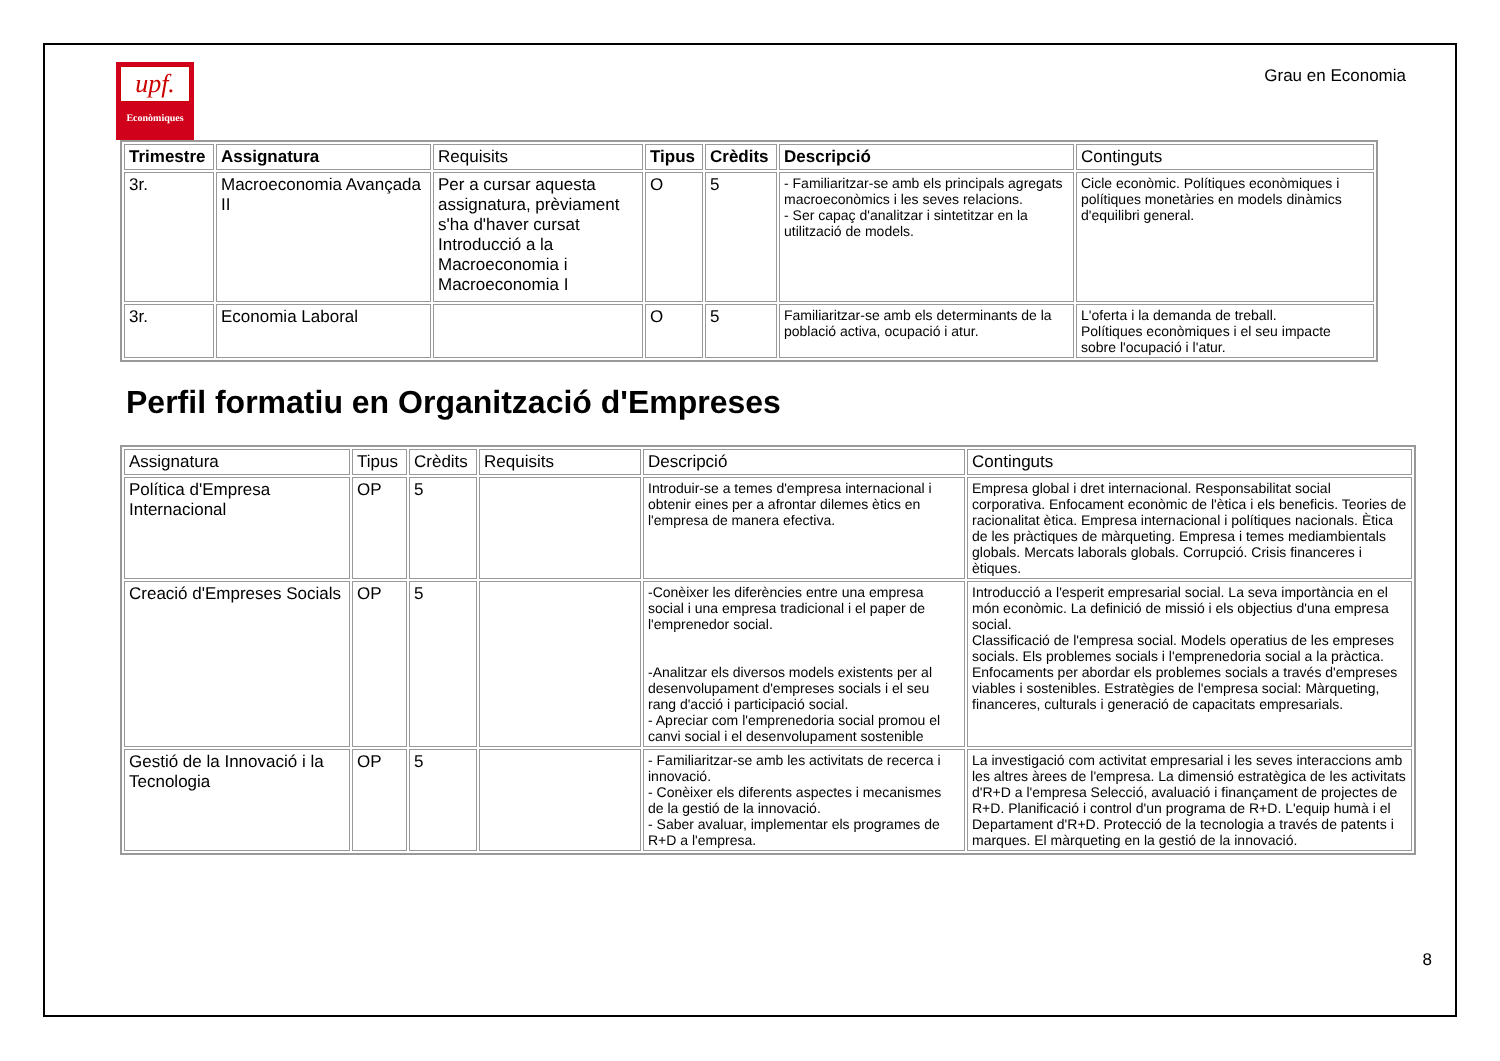upf.
Econòmiques
Grau en Economia
| Trimestre | Assignatura | Requisits | Tipus | Crèdits | Descripció | Continguts |
| --- | --- | --- | --- | --- | --- | --- |
| 3r. | Macroeconomia Avançada II | Per a cursar aquesta assignatura, prèviament s'ha d'haver cursat Introducció a la Macroeconomia i Macroeconomia I | O | 5 | - Familiaritzar-se amb els principals agregats macroeconòmics i les seves relacions. - Ser capaç d'analitzar i sintetitzar en la utilització de models. | Cicle econòmic. Polítiques econòmiques i polítiques monetàries en models dinàmics d'equilibri general. |
| 3r. | Economia Laboral | | O | 5 | Familiaritzar-se amb els determinants de la població activa, ocupació i atur. | L'oferta i la demanda de treball. Polítiques econòmiques i el seu impacte sobre l'ocupació i l'atur. |
Perfil formatiu en Organització d'Empreses
| Assignatura | Tipus | Crèdits | Requisits | Descripció | Continguts |
| --- | --- | --- | --- | --- | --- |
| Política d'Empresa Internacional | OP | 5 | | Introduir-se a temes d'empresa internacional i obtenir eines per a afrontar dilemes ètics en l'empresa de manera efectiva. | Empresa global i dret internacional. Responsabilitat social corporativa. Enfocament econòmic de l'ètica i els beneficis. Teories de racionalitat ètica. Empresa internacional i polítiques nacionals. Ètica de les pràctiques de màrqueting. Empresa i temes mediambientals globals. Mercats laborals globals. Corrupció. Crisis financeres i ètiques. |
| Creació d'Empreses Socials | OP | 5 | | -Conèixer les diferències entre una empresa social i una empresa tradicional i el paper de l'emprenedor social. -Analitzar els diversos models existents per al desenvolupament d'empreses socials i el seu rang d'acció i participació social. - Apreciar com l'emprenedoria social promou el canvi social i el desenvolupament sostenible | Introducció a l'esperit empresarial social. La seva importància en el món econòmic. La definició de missió i els objectius d'una empresa social. Classificació de l'empresa social. Models operatius de les empreses socials. Els problemes socials i l'emprenedoria social a la pràctica. Enfocaments per abordar els problemes socials a través d'empreses viables i sostenibles. Estratègies de l'empresa social: Màrqueting, financeres, culturals i generació de capacitats empresarials. |
| Gestió de la Innovació i la Tecnologia | OP | 5 | | - Familiaritzar-se amb les activitats de recerca i innovació. - Conèixer els diferents aspectes i mecanismes de la gestió de la innovació. - Saber avaluar, implementar els programes de R+D a l'empresa. | La investigació com activitat empresarial i les seves interaccions amb les altres àrees de l'empresa. La dimensió estratègica de les activitats d'R+D a l'empresa Selecció, avaluació i finançament de projectes de R+D. Planificació i control d'un programa de R+D. L'equip humà i el Departament d'R+D. Protecció de la tecnologia a través de patents i marques. El màrqueting en la gestió de la innovació. |
8